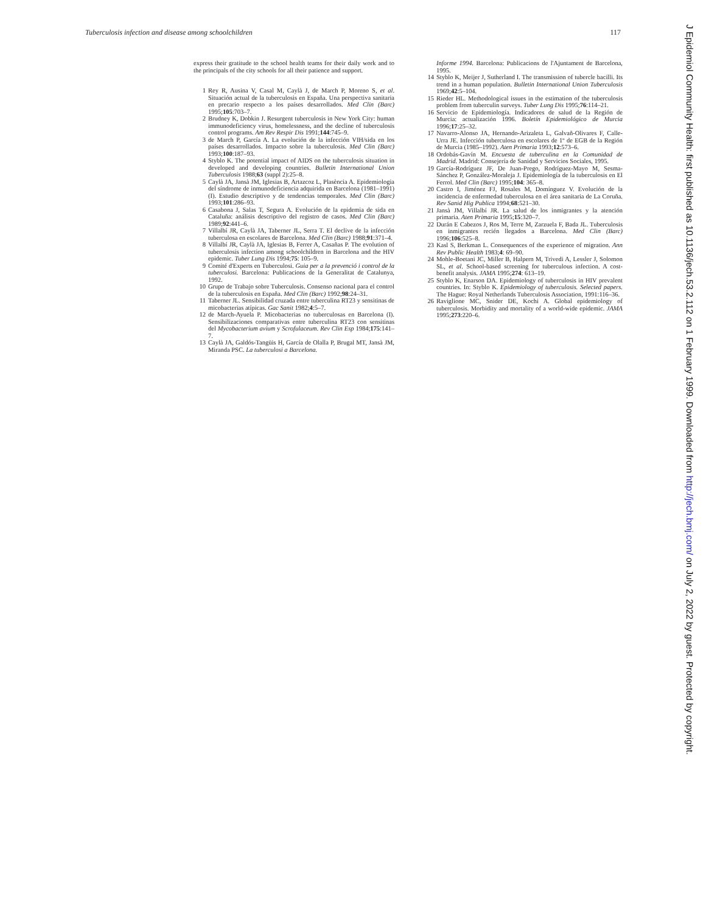Tuberculosis infection and disease among schoolchildren 117
express their gratitude to the school health teams for their daily work and to the principals of the city schools for all their patience and support.
1 Rey R, Ausina V, Casal M, Caylà J, de March P, Moreno S, et al. Situación actual de la tuberculosis en España. Una perspectiva sanitaria en precario respecto a los países desarrollados. Med Clin (Barc) 1995;105:703–7.
2 Brudney K, Dobkin J. Resurgent tuberculosis in New York City: human immunodeficiency virus, homelessness, and the decline of tuberculosis control programs. Am Rev Respir Dis 1991;144:745–9.
3 de March P, García A. La evolución de la infección VIH/sida en los países desarrollados. Impacto sobre la tuberculosis. Med Clin (Barc) 1993;100:187–93.
4 Styblo K. The potential impact of AIDS on the tuberculosis situation in developed and developing countries. Bulletin International Union Tuberculosis 1988;63 (suppl 2):25–8.
5 Caylà JA, Jansà JM, Iglesias B, Artazcoz L, Plasència A. Epidemiologia del síndrome de inmunodeficiencia adquirida en Barcelona (1981–1991)(I). Estudio descriptivo y de tendencias temporales. Med Clin (Barc) 1993;101:286–93.
6 Casabona J, Salas T, Segura A. Evolución de la epidemia de sida en Cataluña: análisis descriptivo del registro de casos. Med Clin (Barc) 1989;92:441–6.
7 Villalbí JR, Caylà JA, Taberner JL, Serra T. El declive de la infección tuberculosa en escolares de Barcelona. Med Clin (Barc) 1988;91:371–4.
8 Villalbí JR, Caylà JA, Iglesias B, Ferrer A, Casañas P. The evolution of tuberculosis infection among schoolchildren in Barcelona and the HIV epidemic. Tuber Lung Dis 1994;75: 105–9.
9 Comité d'Experts en Tuberculosi. Guia per a la prevenció i control de la tuberculosi. Barcelona: Publicacions de la Generalitat de Catalunya, 1992.
10 Grupo de Trabajo sobre Tuberculosis. Consenso nacional para el control de la tuberculosis en España. Med Clin (Barc) 1992;98:24–31.
11 Taberner JL. Sensibilidad cruzada entre tuberculina RT23 y sensitinas de micobacterias atípicas. Gac Sanit 1982;4:5–7.
12 de March-Ayuela P. Micobacterias no tuberculosas en Barcelona (I). Sensibilizaciones comparativas entre tuberculina RT23 con sensitinas del Mycobacterium avium y Scrofulaceum. Rev Clin Esp 1984;175:141–7.
13 Caylà JA, Galdós-Tangüis H, García de Olalla P, Brugal MT, Jansà JM, Miranda PSC. La tuberculosi a Barcelona.
Informe 1994. Barcelona: Publicacions de l'Ajuntament de Barcelona, 1995.
14 Styblo K, Meijer J, Sutherland I. The transmission of tubercle bacilli. Its trend in a human population. Bulletin International Union Tuberculosis 1969;42:5–104.
15 Rieder HL. Methodological issues in the estimation of the tuberculosis problem from tuberculin surveys. Tuber Lung Dis 1995;76:114–21.
16 Servicio de Epidemiología. Indicadores de salud de la Región de Murcia: actualización 1996. Boletín Epidemiológico de Murcia 1996;17:25–32.
17 Navarro-Alonso JA, Hernando-Arizaleta L, Galvañ-Olivares F, Calle-Urra JE. Infección tuberculosa en escolares de 1º de EGB de la Región de Murcia (1985–1992). Aten Primaria 1993;12:573–6.
18 Ordobás-Gavín M. Encuesta de tuberculina en la Comunidad de Madrid. Madrid: Consejería de Sanidad y Servicios Sociales, 1995.
19 García-Rodríguez JF, De Juan-Prego, Rodríguez-Mayo M, Sesma-Sánchez P, González-Moraleja J. Epidemiología de la tuberculosis en El Ferrol. Med Clin (Barc) 1995;104: 365–8.
20 Castro I, Jiménez FJ, Rosales M, Domínguez V. Evolución de la incidencia de enfermedad tuberculosa en el área sanitaria de La Coruña. Rev Sanid Hig Publica 1994;68:521–30.
21 Jansà JM, Villalbí JR. La salud de los inmigrantes y la atención primaria. Aten Primaria 1995;15:320–7.
22 Durán E Cabezos J, Ros M, Terre M, Zarzuela F, Bada JL. Tuberculosis en inmigrantes recién llegados a Barcelona. Med Clin (Barc) 1996;106:525–8.
23 Kasl S, Berkman L. Consequences of the experience of migration. Ann Rev Public Health 1983;4: 69–90.
24 Mohle-Boetani JC, Miller B, Halpern M, Trivedi A, Lessler J, Solomon SL, et al. School-based screening for tuberculous infection. A cost-benefit analysis. JAMA 1995;274: 613–19.
25 Styblo K, Enarson DA. Epidemiology of tuberculosis in HIV prevalent countries. In: Styblo K. Epidemiology of tuberculosis. Selected papers. The Hague: Royal Netherlands Tuberculosis Association, 1991:116–36.
26 Raviglione MC, Snider DE, Kochi A. Global epidemiology of tuberculosis. Morbidity and mortality of a world-wide epidemic. JAMA 1995;273:220–6.
J Epidemiol Community Health: first published as 10.1136/jech.53.2.112 on 1 February 1999. Downloaded from http://jech.bmj.com/ on July 2, 2022 by guest. Protected by copyright.